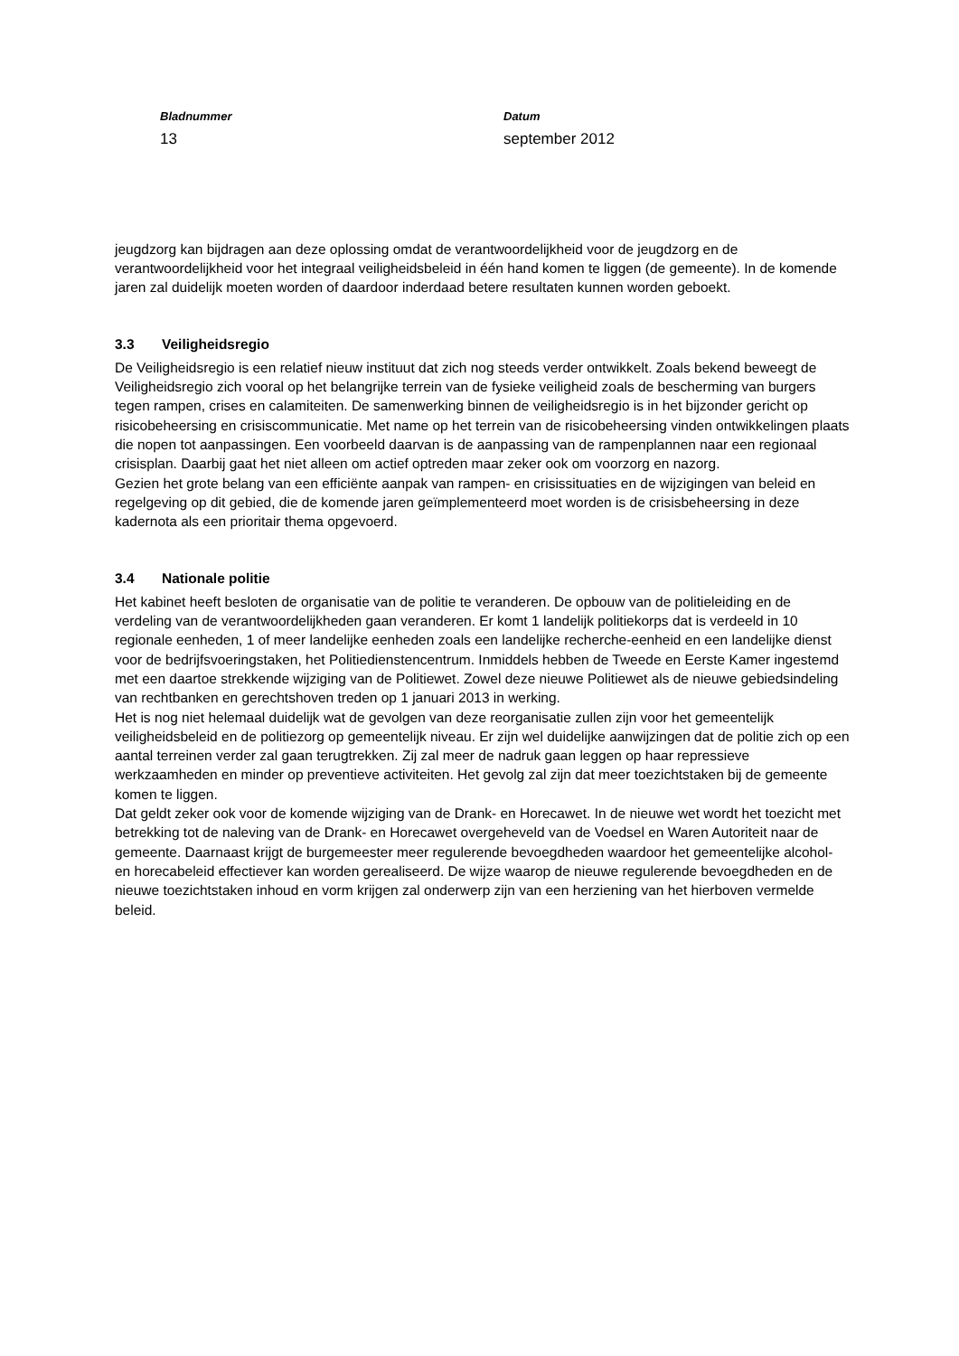Bladnummer
13
Datum
september 2012
jeugdzorg kan bijdragen aan deze oplossing omdat de verantwoordelijkheid voor de jeugdzorg en de verantwoordelijkheid voor het integraal veiligheidsbeleid in één hand komen te liggen (de gemeente). In de komende jaren zal duidelijk moeten worden of daardoor inderdaad betere resultaten kunnen worden geboekt.
3.3 Veiligheidsregio
De Veiligheidsregio is een relatief nieuw instituut dat zich nog steeds verder ontwikkelt. Zoals bekend beweegt de Veiligheidsregio zich vooral op het belangrijke terrein van de fysieke veiligheid zoals de bescherming van burgers tegen rampen, crises en calamiteiten. De samenwerking binnen de veiligheidsregio is in het bijzonder gericht op risicobeheersing en crisiscommunicatie. Met name op het terrein van de risicobeheersing vinden ontwikkelingen plaats die nopen tot aanpassingen. Een voorbeeld daarvan is de aanpassing van de rampenplannen naar een regionaal crisisplan. Daarbij gaat het niet alleen om actief optreden maar zeker ook om voorzorg en nazorg.
Gezien het grote belang van een efficiënte aanpak van rampen- en crisissituaties en de wijzigingen van beleid en regelgeving op dit gebied, die de komende jaren geïmplementeerd moet worden is de crisisbeheersing in deze kadernota als een prioritair thema opgevoerd.
3.4 Nationale politie
Het kabinet heeft besloten de organisatie van de politie te veranderen. De opbouw van de politieleiding en de verdeling van de verantwoordelijkheden gaan veranderen. Er komt 1 landelijk politiekorps dat is verdeeld in 10 regionale eenheden, 1 of meer landelijke eenheden zoals een landelijke recherche-eenheid en een landelijke dienst voor de bedrijfsvoeringstaken, het Politiedienstencentrum. Inmiddels hebben de Tweede en Eerste Kamer ingestemd met een daartoe strekkende wijziging van de Politiewet. Zowel deze nieuwe Politiewet als de nieuwe gebiedsindeling van rechtbanken en gerechtshoven treden op 1 januari 2013 in werking.
Het is nog niet helemaal duidelijk wat de gevolgen van deze reorganisatie zullen zijn voor het gemeentelijk veiligheidsbeleid en de politiezorg op gemeentelijk niveau. Er zijn wel duidelijke aanwijzingen dat de politie zich op een aantal terreinen verder zal gaan terugtrekken. Zij zal meer de nadruk gaan leggen op haar repressieve werkzaamheden en minder op preventieve activiteiten. Het gevolg zal zijn dat meer toezichtstaken bij de gemeente komen te liggen.
Dat geldt zeker ook voor de komende wijziging van de Drank- en Horecawet. In de nieuwe wet wordt het toezicht met betrekking tot de naleving van de Drank- en Horecawet overgeheveld van de Voedsel en Waren Autoriteit naar de gemeente. Daarnaast krijgt de burgemeester meer regulerende bevoegdheden waardoor het gemeentelijke alcohol- en horecabeleid effectiever kan worden gerealiseerd. De wijze waarop de nieuwe regulerende bevoegdheden en de nieuwe toezichtstaken inhoud en vorm krijgen zal onderwerp zijn van een herziening van het hierboven vermelde beleid.